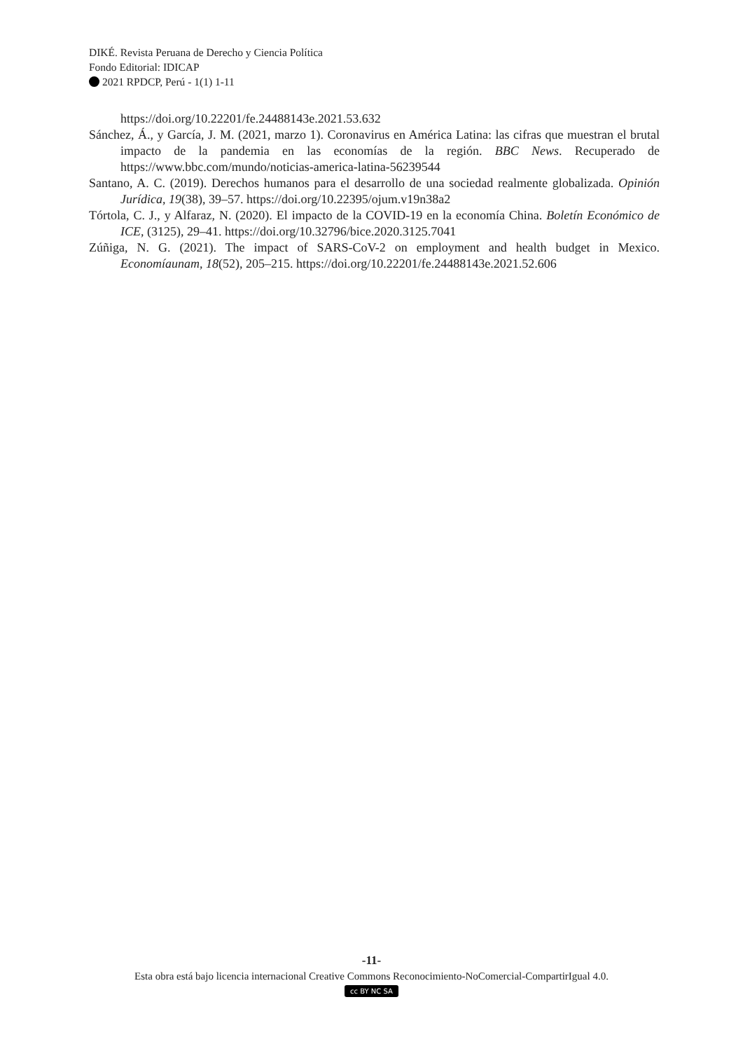DIKÉ. Revista Peruana de Derecho y Ciencia Política
Fondo Editorial: IDICAP
2021 RPDCP, Perú - 1(1) 1-11
https://doi.org/10.22201/fe.24488143e.2021.53.632
Sánchez, Á., y García, J. M. (2021, marzo 1). Coronavirus en América Latina: las cifras que muestran el brutal impacto de la pandemia en las economías de la región. BBC News. Recuperado de https://www.bbc.com/mundo/noticias-america-latina-56239544
Santano, A. C. (2019). Derechos humanos para el desarrollo de una sociedad realmente globalizada. Opinión Jurídica, 19(38), 39–57. https://doi.org/10.22395/ojum.v19n38a2
Tórtola, C. J., y Alfaraz, N. (2020). El impacto de la COVID-19 en la economía China. Boletín Económico de ICE, (3125), 29–41. https://doi.org/10.32796/bice.2020.3125.7041
Zúñiga, N. G. (2021). The impact of SARS-CoV-2 on employment and health budget in Mexico. Economíaunam, 18(52), 205–215. https://doi.org/10.22201/fe.24488143e.2021.52.606
-11-
Esta obra está bajo licencia internacional Creative Commons Reconocimiento-NoComercial-CompartirIgual 4.0.
cc BY NC SA